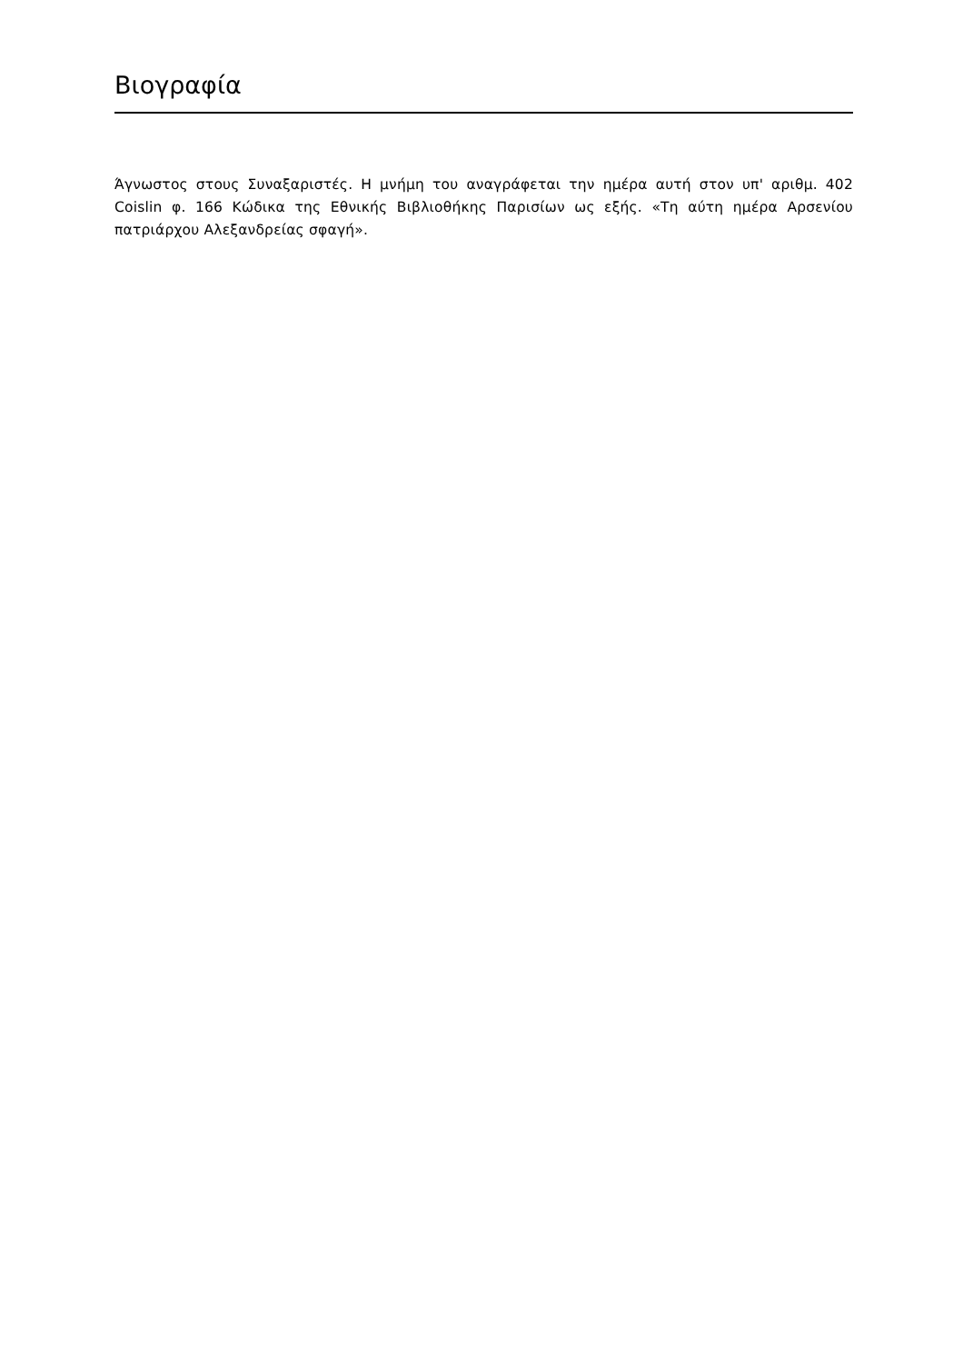Βιογραφία
Άγνωστος στους Συναξαριστές. Η μνήμη του αναγράφεται την ημέρα αυτή στον υπ' αριθμ. 402 Coislin φ. 166 Κώδικα της Εθνικής Βιβλιοθήκης Παρισίων ως εξής. «Τη αύτη ημέρα Αρσενίου πατριάρχου Αλεξανδρείας σφαγή».